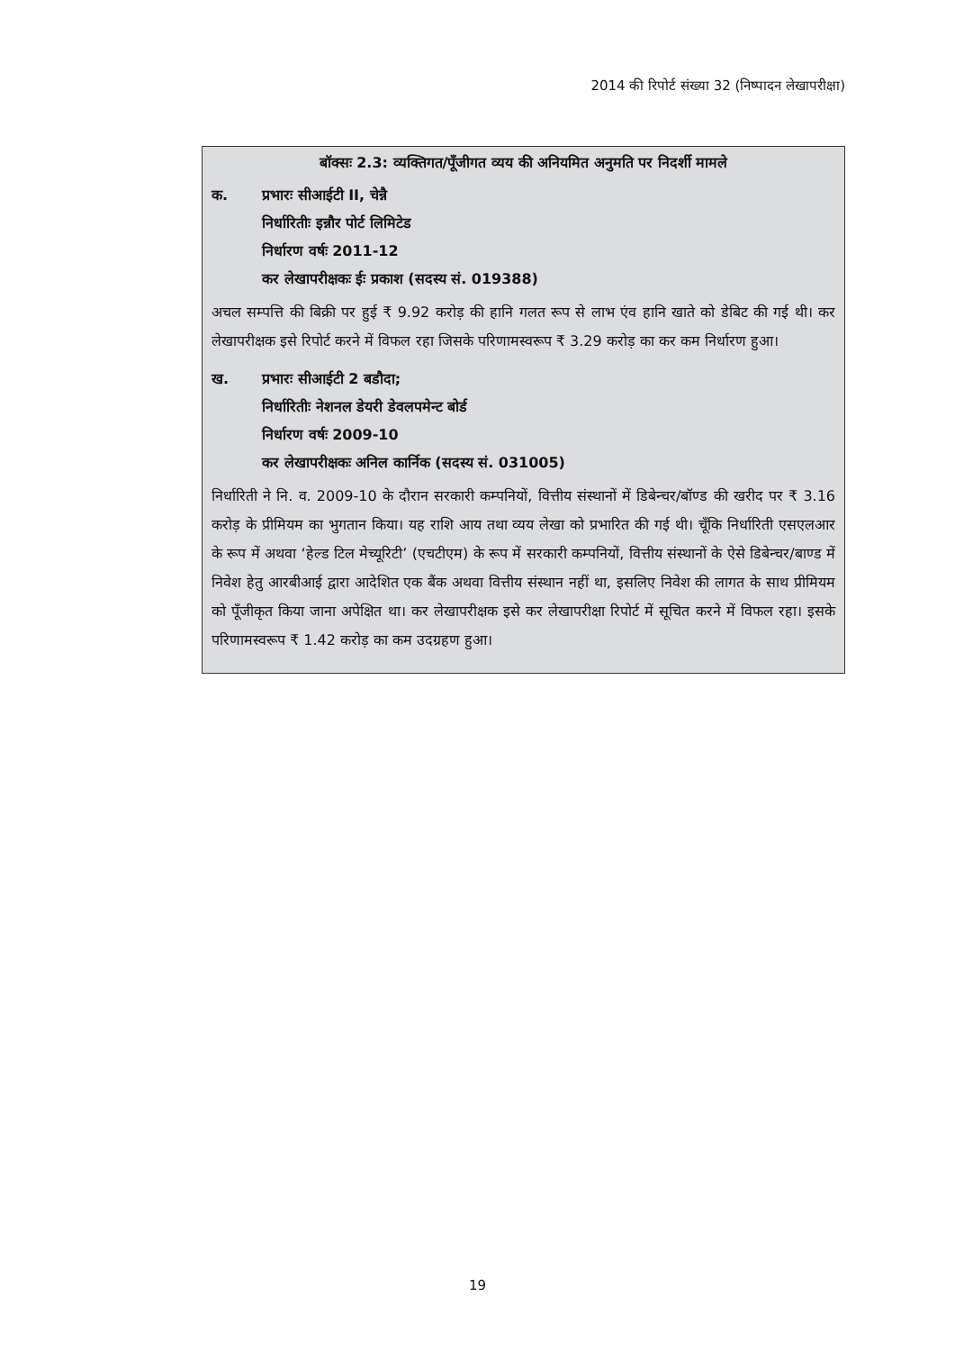2014 की रिपोर्ट संख्या 32 (निष्पादन लेखापरीक्षा)
बॉक्सः 2.3: व्यक्तिगत/पूँजीगत व्यय की अनियमित अनुमति पर निदर्शी मामले
क. प्रभारः सीआईटी II, चेन्नै
निर्धारितीः इन्नौर पोर्ट लिमिटेड
निर्धारण वर्षः 2011-12
कर लेखापरीक्षकः ईः प्रकाश (सदस्य सं. 019388)
अचल सम्पत्ति की बिक्री पर हुई ₹ 9.92 करोड़ की हानि गलत रूप से लाभ एंव हानि खाते को डेबिट की गई थी। कर लेखापरीक्षक इसे रिपोर्ट करने में विफल रहा जिसके परिणामस्वरूप ₹ 3.29 करोड़ का कर कम निर्धारण हुआ।
ख. प्रभारः सीआईटी 2 बडौदा;
निर्धारितीः नेशनल डेयरी डेवलपमेन्ट बोर्ड
निर्धारण वर्षः 2009-10
कर लेखापरीक्षकः अनिल कार्निक (सदस्य सं. 031005)
निर्धारिती ने नि. व. 2009-10 के दौरान सरकारी कम्पनियों, वित्तीय संस्थानों में डिबेन्चर/बॉण्ड की खरीद पर ₹ 3.16 करोड़ के प्रीमियम का भुगतान किया। यह राशि आय तथा व्यय लेखा को प्रभारित की गई थी। चूँकि निर्धारिती एसएलआर के रूप में अथवा ‘हेल्ड टिल मेच्यूरिटी’ (एचटीएम) के रूप में सरकारी कम्पनियों, वित्तीय संस्थानों के ऐसे डिबेन्चर/बाण्ड में निवेश हेतु आरबीआई द्वारा आदेशित एक बैंक अथवा वित्तीय संस्थान नहीं था, इसलिए निवेश की लागत के साथ प्रीमियम को पूँजीकृत किया जाना अपेक्षित था। कर लेखापरीक्षक इसे कर लेखापरीक्षा रिपोर्ट में सूचित करने में विफल रहा। इसके परिणामस्वरूप ₹ 1.42 करोड़ का कम उदग्रहण हुआ।
19